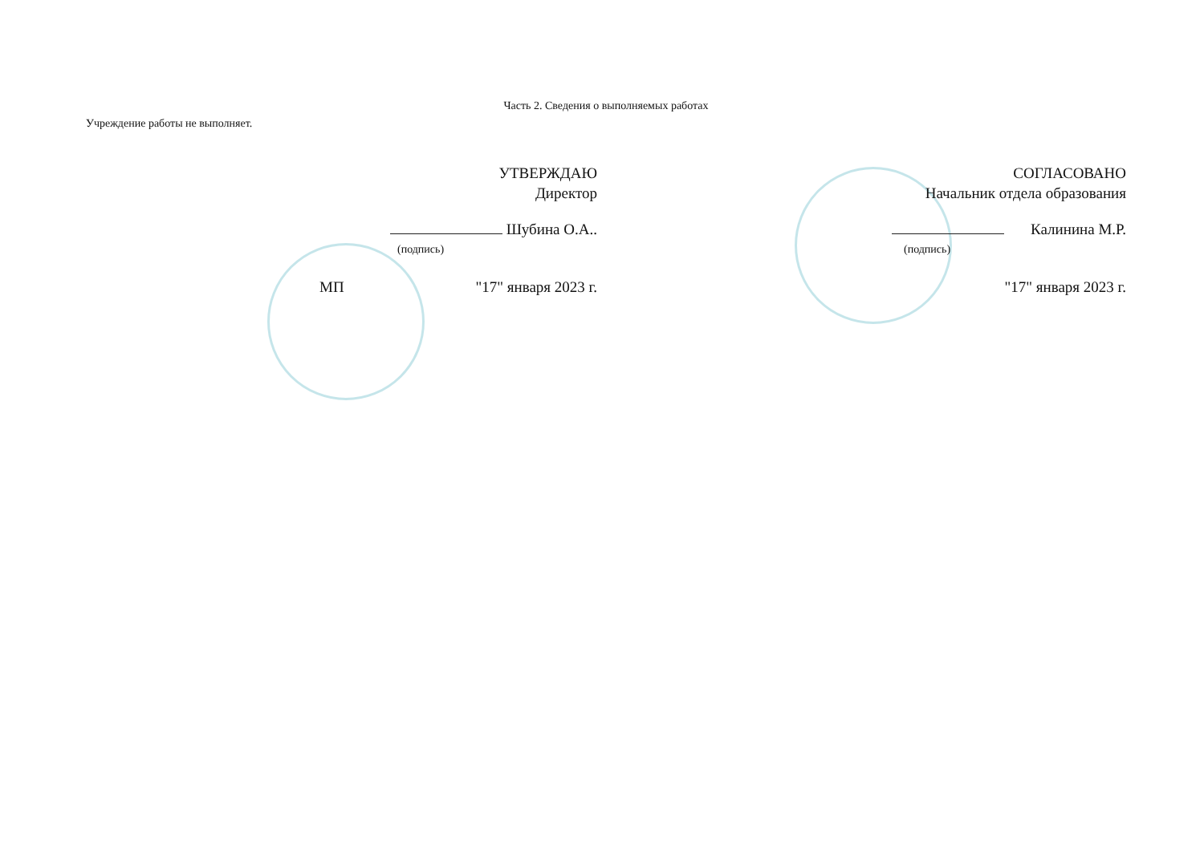Часть 2. Сведения о выполняемых работах
Учреждение работы не выполняет.
УТВЕРЖДАЮ
Директор
Шубина О.А..
(подпись)
МП "17" января 2023 г.
СОГЛАСОВАНО
Начальник отдела образования
Калинина М.Р.
(подпись)
"17" января 2023 г.